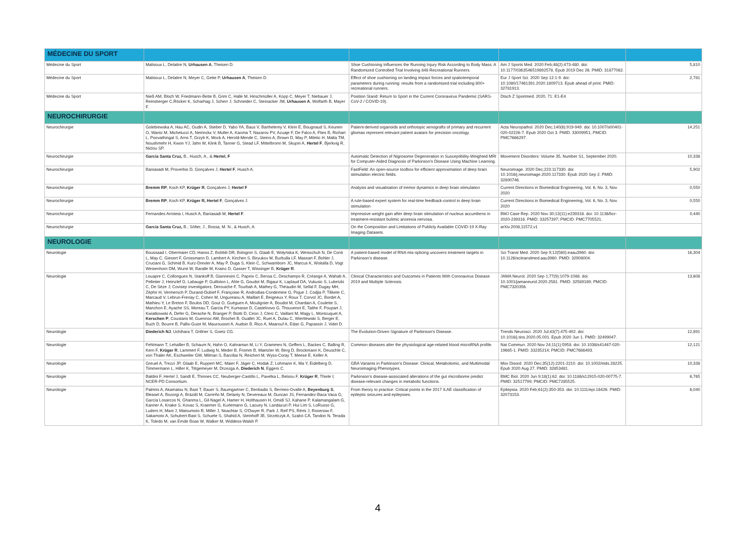| MÉDECINE DU SPORT | | | | |
| Médecine du Sport | Malisoux L, Delattre N, Urhausen A , Theisen D. | Shoe Cushioning Influences the Running Injury Risk According to Body Mass: A Randomized Controlled Trial Involving 848 Recreational Runners. | Am J Sports Med. 2020 Feb;48(2):473-480. doi: 10.1177/0363546519892578. Epub 2019 Dec 26. PMID: 31877062. | 5,810 |
| Médecine du Sport | Malisoux L, Delattre N, Meyer C, Gette P, Urhausen A , Theisen D. | Effect of shoe cushioning on landing impact forces and spatiotemporal parameters during running: results from a randomized trial including 800+ recreational runners. | Eur J Sport Sci. 2020 Sep 12:1-9. doi: 10.1080/17461391.2020.1809713. Epub ahead of print. PMID: 32781913. | 2,781 |
| Médecine du Sport | Nieß AM, Bloch W, Friedmann-Bette B, Grim C, Halle M, Hirschmüller A, Kopp C, Meyer T, Niebauer J, Reinsberger C,Röcker K, Scharhag J, Scherr J, Schneider C, Steinacker JM, Urhausen A , Wolfarth B, Mayer F. | Position Stand: Return to Sport in the Current Coronavirus Pandemic (SARS-CoV-2 / COVID-19). | Dtsch Z Sportmed. 2020, 71: E1-E4 | |
| NEUROCHIRURGIE | | | | |
| Neurochirurgie | Golebiewska A, Hau AC, Oudin A, Stieber D, Yabo YA, Baus V, Barthelemy V, Klein E, Bougnaud S, Keunen O, Wantz M, Michelucci A, Neirinckx V, Muller A, Kaoma T, Nazarov PV, Azuaje F, De Falco A, Flies B, Richart L, Poovathingal S, Arns T, Grzyb K, Mock A, Herold-Mende C, Steino A, Brown D, May P, Miletic H, Malta TM, Noushmehr H, Kwon YJ, Jahn W, Klink B, Tanner G, Stead LF, Mittelbronn M, Skupin A, Hertel F , Bjerkvig R, Niclou SP. | Patient-derived organoids and orthotopic xenografts of primary and recurrent gliomas represent relevant patient avatars for precision oncology. | Acta Neuropathol. 2020 Dec;140(6):919-949. doi: 10.1007/s00401-020-02226-7. Epub 2020 Oct 3. PMID: 33009951; PMCID: PMC7666297. | 14,251 |
| Neurochirurgie | Garcia Santa Cruz, B., Husch, A., & Hertel, F | Automatic Detection of Nigrosome Degeneration in Susceptibility-Weighted MRI for Computer-Aided Diagnosis of Parkinson's Disease Using Machine Learning. | Movement Disorders: Volume 35, Number S1, September 2020. | 10,338 |
| Neurochirurgie | Baniasadi M, Proverbio D, Gonçalves J, Hertel F , Husch A. | FastField: An open-source toolbox for efficient approximation of deep brain stimulation electric fields. | Neuroimage. 2020 Dec;223:117330. doi: 10.1016/j.neuroimage.2020.117330. Epub 2020 Sep 2. PMID: 32890746. | 5,902 |
| Neurochirurgie | Bremm RP , Koch KP, Krüger R , Gonçalves J, Hertel F | Analysis and visualisation of tremor dynamics in deep brain stimulation | Current Directions in Biomedical Engineering, Vol. 6, No. 3, Nov. 2020 | 0,550 |
| Neurochirurgie | Bremm RP , Koch KP, Krüger R, Hertel F , Gonçalves J. | A rule-based expert system for real-time feedback-control in deep brain stimulation | Current Directions in Biomedical Engineering, Vol. 6, No. 3, Nov. 2020 | 0,550 |
| Neurochirurgie | Fernandes Arroteia I, Husch A, Baniasadi M, Hertel F . | Impressive weight gain after deep brain stimulation of nucleus accumbens in treatment-resistant bulimic anorexia nervosa. | BMJ Case Rep. 2020 Nov 30;13(11):e239316. doi: 10.1136/bcr-2020-239316. PMID: 33257397; PMCID: PMC7705521. | 0,440 |
| Neurochirurgie | Garcia Santa Cruz, B., Sölter, J., Bossa, M. N., & Husch, A. | On the Composition and Limitations of Publicly Available COVID-19 X-Ray Imaging Datasets. | arXiv.2008,11572,v1 | |
| NEUROLOGIE | | | | |
| Neurologie | Boussaad I, Obermaier CD, Hanss Z, Bobbili DR, Bolognin S, Glaab E, Wołyńska K, Weisschuh N, De Conti L, May C, Giesert F, Grossmann D, Lambert A, Kirchen S, Biryukov M, Burbulla LF, Massart F, Bohler J, Cruciani G, Schmid B, Kurz-Drexler A, May P, Duga S, Klein C, Schwamborn JC, Marcus K, Woitalla D, Vogt Weisenhorn DM, Wurst W, Baralle M, Krainc D, Gasser T, Wissinger B, Krüger R . | A patient-based model of RNA mis-splicing uncovers treatment targets in Parkinson's disease. | Sci Transl Med. 2020 Sep 9;12(560):eaau3960. doi: 10.1126/scitranslmed.aau3960. PMID: 32908004. | 16,304 |
| Neurologie | Louapre C, Collongues N, Stankoff B, Giannesini C, Papeix C, Bensa C, Deschamps R, Créange A, Wahab A, Pelletier J, Heinzlef O, Labauge P, Guilloton L, Ahle G, Goudot M, Bigaut K, Laplaud DA, Vukusic S, Lubetzki C, De Sèze J; Covisep investigators, Derouiche F, Tourbah A, Mathey G, Théaudin M, Sellal F, Dugay MH, Zéphir H, Vermersch P, Durand-Dubief F, Françoise R, Androdias-Condemine G, Pique J, Codjia P, Tilikete C, Marcaud V, Lebrun-Frenay C, Cohen M, Ungureanu A, Maillart E, Beigneux Y, Roux T, Corvol JC, Bordet A, Mathieu Y, Le Breton F, Boulos DD, Gout O, Guéguen A, Moulignier A, Boudot M, Chardain A, Coulette S, Manchon E, Ayache SS, Moreau T, Garcia PY, Kumaran D, Castelnovo G, Thouvenot E, Taithe F, Poupart J, Kwiatkowski A, Defer G, Derache N, Branger P, Biotti D, Ciron J, Clerc C, Vaillant M, Magy L, Montcuquet A, Kerschen P , Coustans M, Guennoc AM, Brochet B, Ouallet JC, Ruet A, Dulau C, Wiertlewski S, Berger E, Buch D, Bourre B, Pallix-Guiot M, Maurousset A, Audoin B, Rico A, Maarouf A, Edan G, Papassin J, Videt D. | Clinical Characteristics and Outcomes in Patients With Coronavirus Disease 2019 and Multiple Sclerosis. | JAMA Neurol. 2020 Sep 1;77(9):1079-1088. doi: 10.1001/jamaneurol.2020.2581. PMID: 32589189; PMCID: PMC7320356. | 13,608 |
| Neurologie | Diederich NJ , Uchihara T, Grillner S, Goetz CG. | The Evolution-Driven Signature of Parkinson's Disease. | Trends Neurosci. 2020 Jul;43(7):475-492. doi: 10.1016/j.tins.2020.05.001. Epub 2020 Jun 1. PMID: 32499047. | 12,891 |
| Neurologie | Fehlmann T, Lehallier B, Schaum N, Hahn O, Kahraman M, Li Y, Grammes N, Geffers L, Backes C, Balling R, Kern F, Krüger R , Lammert F, Ludwig N, Meder B, Fromm B, Maetzler W, Berg D, Brockmann K, Deuschle C, von Thaler AK, Eschweiler GW, Milman S, Barziliai N, Reichert M, Wyss-Coray T, Meese E, Keller A. | Common diseases alter the physiological age-related blood microRNA profile. | Nat Commun. 2020 Nov 24;11(1):5958. doi: 10.1038/s41467-020-19665-1. PMID: 33235214; PMCID: PMC7686493. | 12,121 |
| Neurologie | Greuel A, Trezzi JP, Glaab E, Ruppert MC, Maier F, Jäger C, Hodak Z, Lohmann K, Ma Y, Eidelberg D, Timmermann L, Hiller K, Tittgemeyer M, Drzezga A, Diederich N , Eggers C. | GBA Variants in Parkinson's Disease: Clinical, Metabolomic, and Multimodal Neuroimaging Phenotypes. | Mov Disord. 2020 Dec;35(12):2201-2210. doi: 10.1002/mds.28225. Epub 2020 Aug 27. PMID: 32853481. | 10,338 |
| Neurologie | Baldini F, Hertel J, Sandt E, Thinnes CC, Neuberger-Castillo L, Pavelka L, Betsou F, Krüger R , Thiele I; NCER-PD Consortium. | Parkinson's disease-associated alterations of the gut microbiome predict disease-relevant changes in metabolic functions. | BMC Biol. 2020 Jun 9;18(1):62. doi: 10.1186/s12915-020-00775-7. PMID: 32517799; PMCID: PMC7285525. | 6,765 |
| Neurologie | Palmini A, Akamatsu N, Bast T, Bauer S, Baumgartner C, Benbadis S, Bermeo-Ovalle A, Beyenburg S , Bleasel A, Bozorgi A, Brázdil M, Carreño M, Delanty N, Devereaux M, Duncan JS, Fernandez-Baca Vaca G, García Losarcos N, Ghanma L, Gil-Nagel A, Hamer H, Holthausen H, Omidi SJ, Kahane P, Kalamangalam G, Kanner A, Knake S, Kovac S, Kraemer G, Kurlemann G, Lacuey N, Landazuri P, Hui Lim S, LoRusso G, Luders H, Mani J, Matsumoto R, Miller J, Noachtar S, O'Dwyer R, Park J, Reif PS, Rémi J, Rosenow F, Sakamoto A, Schubert-Bast S, Schuele S, Shahid A, Steinhoff JB, Strzelczyk A, Szabó CÁ, Tandon N, Terada K, Toledo M, van Emde Boas W, Walker M, Widdess-Walsh P. | From theory to practice: Critical points in the 2017 ILAE classification of epileptic seizures and epilepsies. | Epilepsia. 2020 Feb;61(2):350-353. doi: 10.1111/epi.16426. PMID: 32073153. | 6,040 |
4